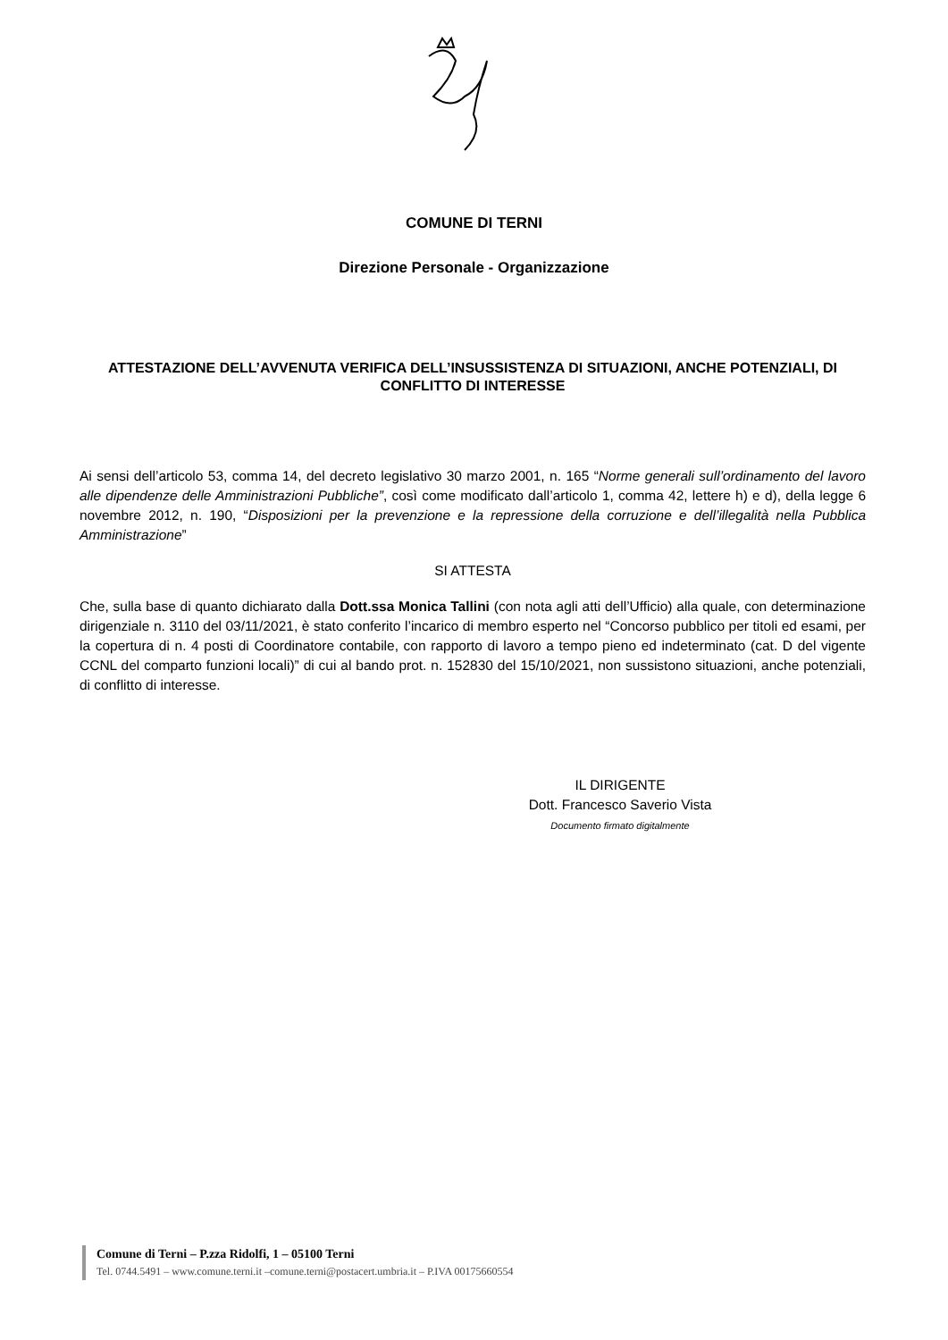COMUNE DI TERNI
Direzione Personale - Organizzazione
ATTESTAZIONE DELL’AVVENUTA VERIFICA DELL’INSUSSISTENZA DI SITUAZIONI, ANCHE POTENZIALI, DI CONFLITTO DI INTERESSE
Ai sensi dell’articolo 53, comma 14, del decreto legislativo 30 marzo 2001, n. 165 “Norme generali sull’ordinamento del lavoro alle dipendenze delle Amministrazioni Pubbliche”, così come modificato dall’articolo 1, comma 42, lettere h) e d), della legge 6 novembre 2012, n. 190, “Disposizioni per la prevenzione e la repressione della corruzione e dell’illegalità nella Pubblica Amministrazione”
SI ATTESTA
Che, sulla base di quanto dichiarato dalla Dott.ssa Monica Tallini (con nota agli atti dell’Ufficio) alla quale, con determinazione dirigenziale n. 3110 del 03/11/2021, è stato conferito l’incarico di membro esperto nel “Concorso pubblico per titoli ed esami, per la copertura di n. 4 posti di Coordinatore contabile, con rapporto di lavoro a tempo pieno ed indeterminato (cat. D del vigente CCNL del comparto funzioni locali)” di cui al bando prot. n. 152830 del 15/10/2021, non sussistono situazioni, anche potenziali, di conflitto di interesse.
IL DIRIGENTE
Dott. Francesco Saverio Vista
Documento firmato digitalmente
Comune di Terni – P.zza Ridolfi, 1 – 05100 Terni
Tel. 0744.5491 – www.comune.terni.it –comune.terni@postacert.umbria.it – P.IVA 00175660554